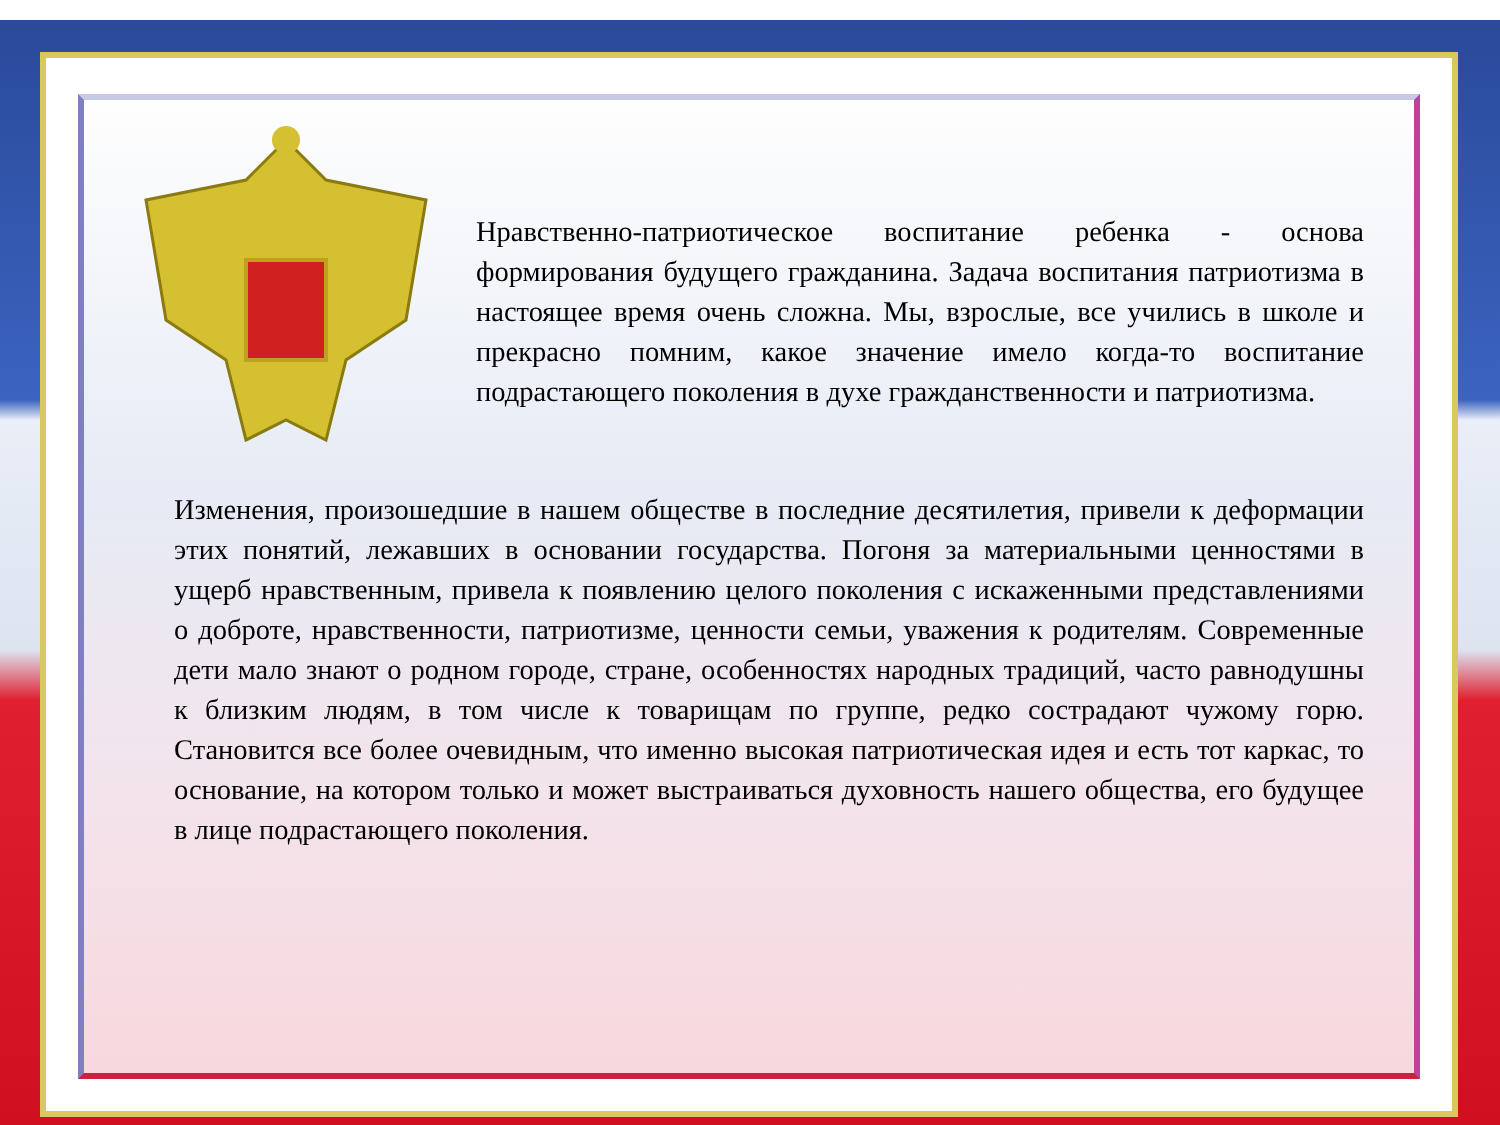Нравственно-патриотическое воспитание ребенка - основа формирования будущего гражданина. Задача воспитания патриотизма в настоящее время очень сложна. Мы, взрослые, все учились в школе и прекрасно помним, какое значение имело когда-то воспитание подрастающего поколения в духе гражданственности и патриотизма.
Изменения, произошедшие в нашем обществе в последние десятилетия, привели к деформации этих понятий, лежавших в основании государства. Погоня за материальными ценностями в ущерб нравственным, привела к появлению целого поколения с искаженными представлениями о доброте, нравственности, патриотизме, ценности семьи, уважения к родителям. Современные дети мало знают о родном городе, стране, особенностях народных традиций, часто равнодушны к близким людям, в том числе к товарищам по группе, редко сострадают чужому горю. Становится все более очевидным, что именно высокая патриотическая идея и есть тот каркас, то основание, на котором только и может выстраиваться духовность нашего общества, его будущее в лице подрастающего поколения.